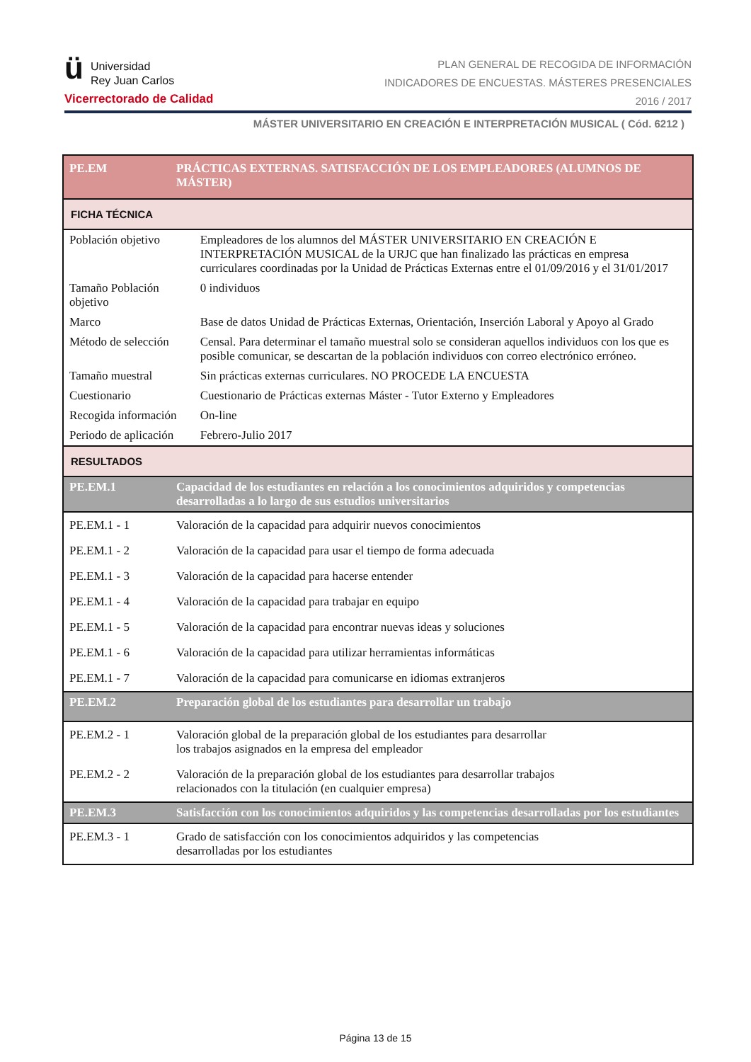ü
Universidad
Rey Juan Carlos
Vicerrectorado de Calidad
PLAN GENERAL DE RECOGIDA DE INFORMACIÓN
INDICADORES DE ENCUESTAS. MÁSTERES PRESENCIALES
2016 / 2017
MÁSTER UNIVERSITARIO EN CREACIÓN E INTERPRETACIÓN MUSICAL ( Cód. 6212 )
| PE.EM | PRÁCTICAS EXTERNAS. SATISFACCIÓN DE LOS EMPLEADORES (ALUMNOS DE MÁSTER) | |
| FICHA TÉCNICA | | |
| Población objetivo | | Empleadores de los alumnos del MÁSTER UNIVERSITARIO EN CREACIÓN E INTERPRETACIÓN MUSICAL de la URJC que han finalizado las prácticas en empresa curriculares coordinadas por la Unidad de Prácticas Externas entre el 01/09/2016 y el 31/01/2017 |
| Tamaño Población objetivo | | 0 individuos |
| Marco | | Base de datos Unidad de Prácticas Externas, Orientación, Inserción Laboral y Apoyo al Grado |
| Método de selección | | Censal. Para determinar el tamaño muestral solo se consideran aquellos individuos con los que es posible comunicar, se descartan de la población individuos con correo electrónico erróneo. |
| Tamaño muestral | | Sin prácticas externas curriculares. NO PROCEDE LA ENCUESTA |
| Cuestionario | | Cuestionario de Prácticas externas Máster - Tutor Externo y Empleadores |
| Recogida información | | On-line |
| Periodo de aplicación | | Febrero-Julio 2017 |
| RESULTADOS | | |
| PE.EM.1 | Capacidad de los estudiantes en relación a los conocimientos adquiridos y competencias desarrolladas a lo largo de sus estudios universitarios | |
| PE.EM.1 - 1 | Valoración de la capacidad para adquirir nuevos conocimientos | |
| PE.EM.1 - 2 | Valoración de la capacidad para usar el tiempo de forma adecuada | |
| PE.EM.1 - 3 | Valoración de la capacidad para hacerse entender | |
| PE.EM.1 - 4 | Valoración de la capacidad para trabajar en equipo | |
| PE.EM.1 - 5 | Valoración de la capacidad para encontrar nuevas ideas y soluciones | |
| PE.EM.1 - 6 | Valoración de la capacidad para utilizar herramientas informáticas | |
| PE.EM.1 - 7 | Valoración de la capacidad para comunicarse en idiomas extranjeros | |
| PE.EM.2 | Preparación global de los estudiantes para desarrollar un trabajo | |
| PE.EM.2 - 1 | Valoración global de la preparación global de los estudiantes para desarrollar los trabajos asignados en la empresa del empleador | |
| PE.EM.2 - 2 | Valoración de la preparación global de los estudiantes para desarrollar trabajos relacionados con la titulación (en cualquier empresa) | |
| PE.EM.3 | Satisfacción con los conocimientos adquiridos y las competencias desarrolladas por los estudiantes | |
| PE.EM.3 - 1 | Grado de satisfacción con los conocimientos adquiridos y las competencias desarrolladas por los estudiantes | |
Página 13 de 15